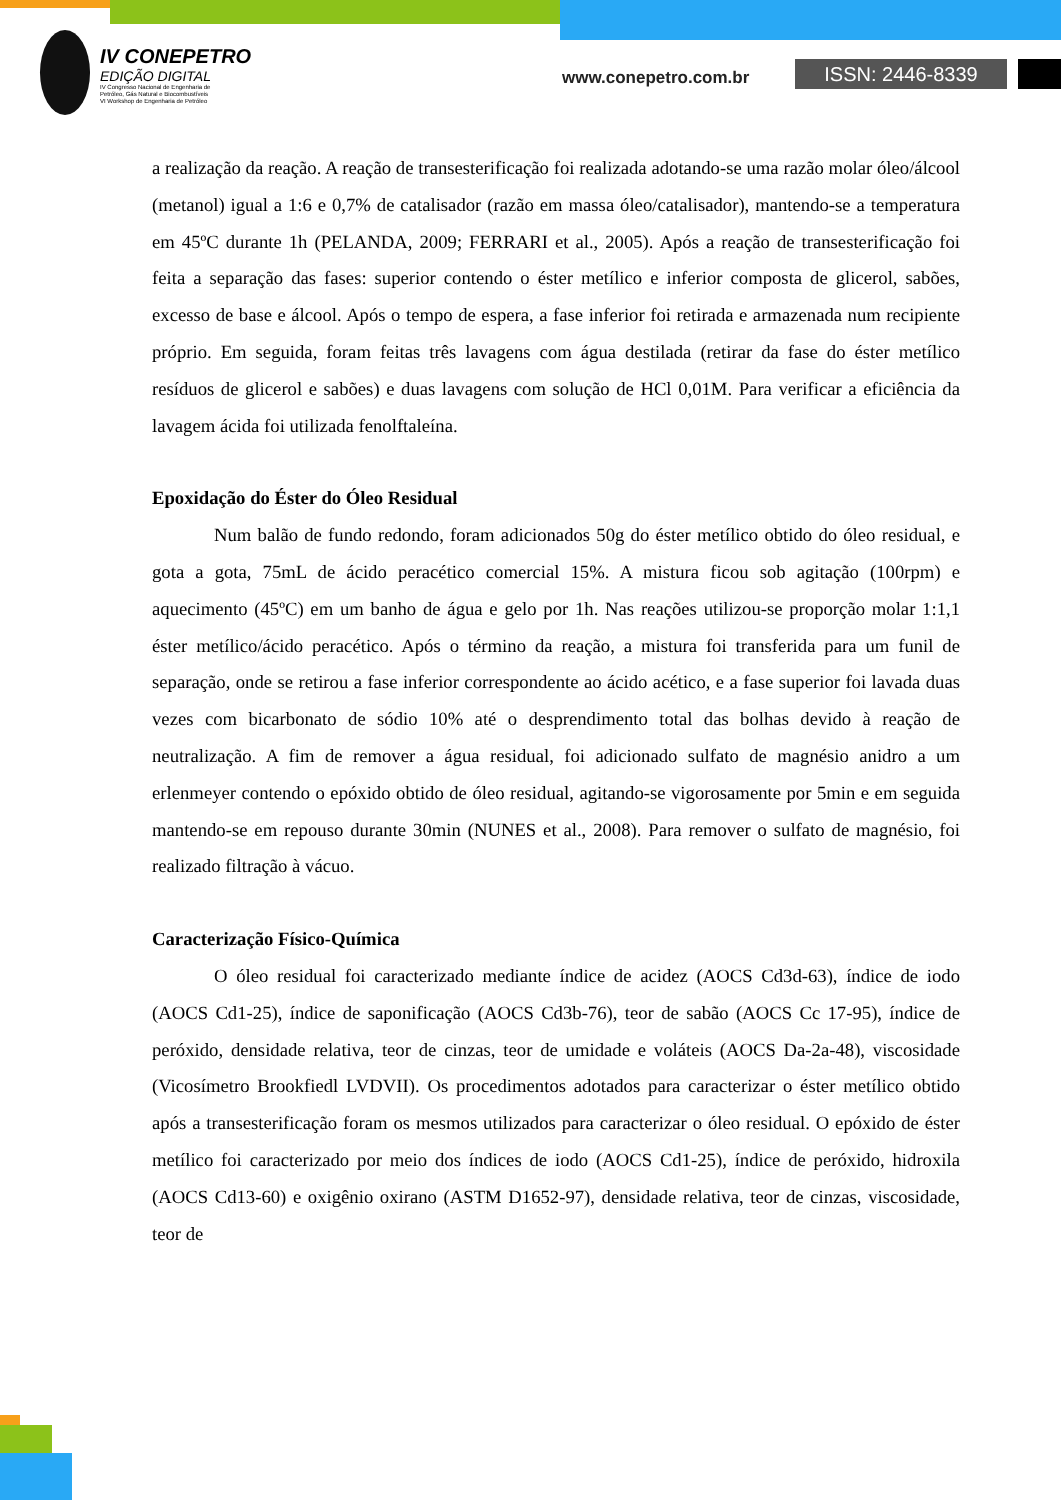IV CONEPETRO
EDIÇÃO DIGITAL
IV Congresso Nacional de Engenharia de
Petróleo, Gás Natural e Biocombustíveis
VI Workshop de Engenharia de Petróleo
www.conepetro.com.br ISSN: 2446-8339
a realização da reação. A reação de transesterificação foi realizada adotando-se uma razão molar óleo/álcool (metanol) igual a 1:6 e 0,7% de catalisador (razão em massa óleo/catalisador), mantendo-se a temperatura em 45ºC durante 1h (PELANDA, 2009; FERRARI et al., 2005). Após a reação de transesterificação foi feita a separação das fases: superior contendo o éster metílico e inferior composta de glicerol, sabões, excesso de base e álcool. Após o tempo de espera, a fase inferior foi retirada e armazenada num recipiente próprio. Em seguida, foram feitas três lavagens com água destilada (retirar da fase do éster metílico resíduos de glicerol e sabões) e duas lavagens com solução de HCl 0,01M. Para verificar a eficiência da lavagem ácida foi utilizada fenolftaleína.
Epoxidação do Éster do Óleo Residual
Num balão de fundo redondo, foram adicionados 50g do éster metílico obtido do óleo residual, e gota a gota, 75mL de ácido peracético comercial 15%. A mistura ficou sob agitação (100rpm) e aquecimento (45ºC) em um banho de água e gelo por 1h. Nas reações utilizou-se proporção molar 1:1,1 éster metílico/ácido peracético. Após o término da reação, a mistura foi transferida para um funil de separação, onde se retirou a fase inferior correspondente ao ácido acético, e a fase superior foi lavada duas vezes com bicarbonato de sódio 10% até o desprendimento total das bolhas devido à reação de neutralização. A fim de remover a água residual, foi adicionado sulfato de magnésio anidro a um erlenmeyer contendo o epóxido obtido de óleo residual, agitando-se vigorosamente por 5min e em seguida mantendo-se em repouso durante 30min (NUNES et al., 2008). Para remover o sulfato de magnésio, foi realizado filtração à vácuo.
Caracterização Físico-Química
O óleo residual foi caracterizado mediante índice de acidez (AOCS Cd3d-63), índice de iodo (AOCS Cd1-25), índice de saponificação (AOCS Cd3b-76), teor de sabão (AOCS Cc 17-95), índice de peróxido, densidade relativa, teor de cinzas, teor de umidade e voláteis (AOCS Da-2a-48), viscosidade (Vicosímetro Brookfiedl LVDVII). Os procedimentos adotados para caracterizar o éster metílico obtido após a transesterificação foram os mesmos utilizados para caracterizar o óleo residual. O epóxido de éster metílico foi caracterizado por meio dos índices de iodo (AOCS Cd1-25), índice de peróxido, hidroxila (AOCS Cd13-60) e oxigênio oxirano (ASTM D1652-97), densidade relativa, teor de cinzas, viscosidade, teor de